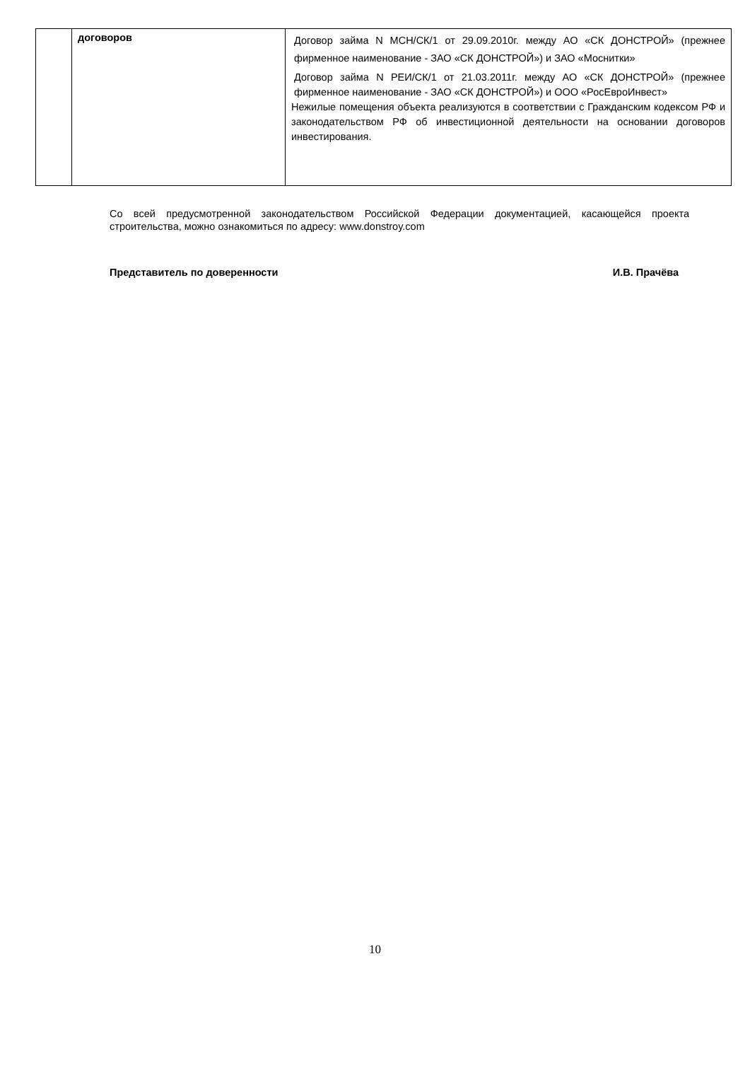| | договоров | Договор займа N МСН/СК/1 от 29.09.2010г. между АО «СК ДОНСТРОЙ» (прежнее фирменное наименование - ЗАО «СК ДОНСТРОЙ») и ЗАО «Моснитки» Договор займа N РЕИ/СК/1 от 21.03.2011г. между АО «СК ДОНСТРОЙ» (прежнее фирменное наименование - ЗАО «СК ДОНСТРОЙ») и ООО «РосЕвроИнвест» Нежилые помещения объекта реализуются в соответствии с Гражданским кодексом РФ и законодательством РФ об инвестиционной деятельности на основании договоров инвестирования. |
Со всей предусмотренной законодательством Российской Федерации документацией, касающейся проекта строительства, можно ознакомиться по адресу: www.donstroy.com
Представитель по доверенности И.В. Прачёва
10